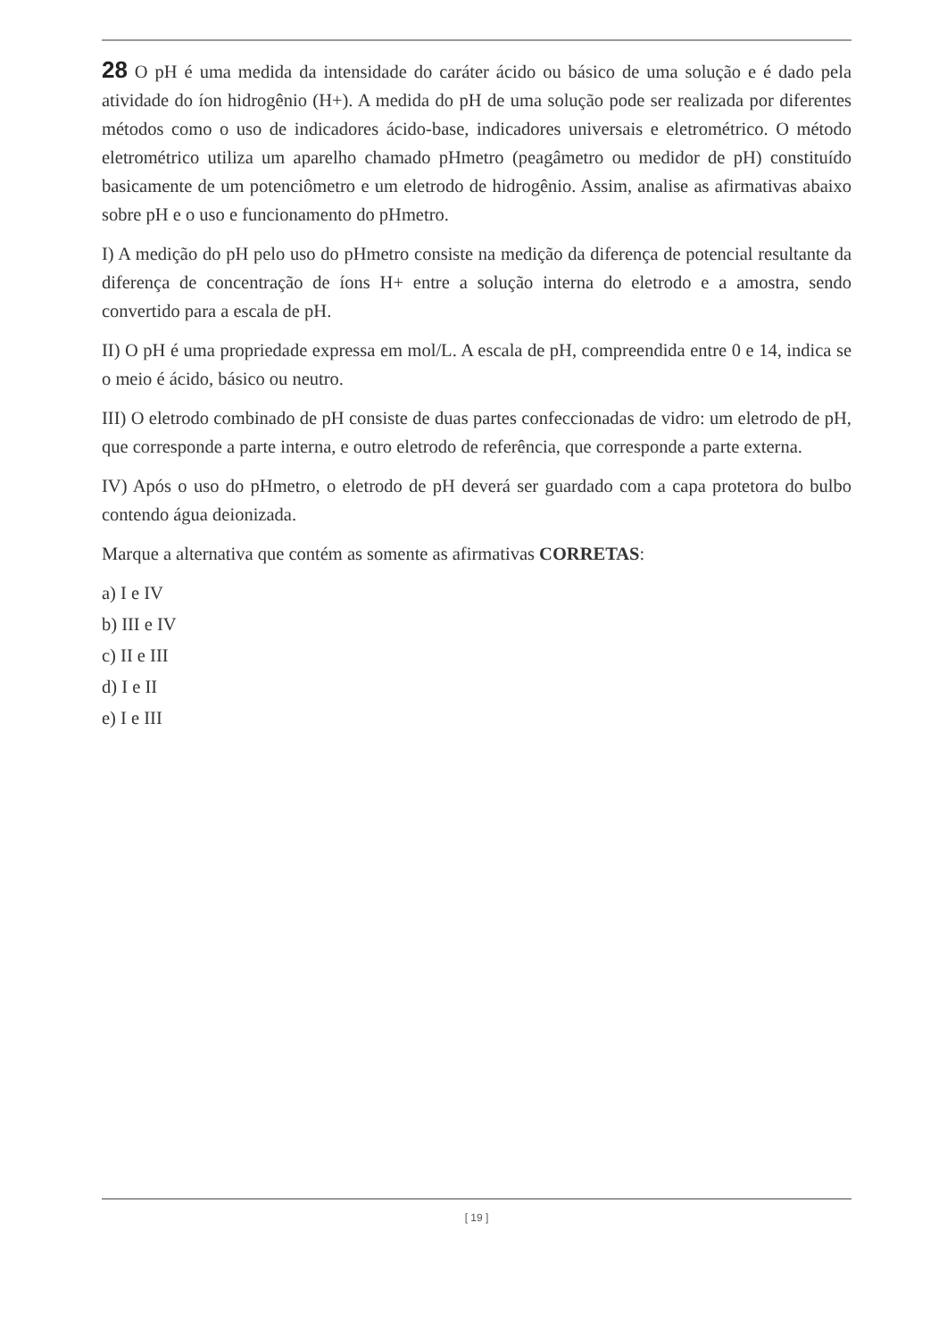28 O pH é uma medida da intensidade do caráter ácido ou básico de uma solução e é dado pela atividade do íon hidrogênio (H+). A medida do pH de uma solução pode ser realizada por diferentes métodos como o uso de indicadores ácido-base, indicadores universais e eletrométrico. O método eletrométrico utiliza um aparelho chamado pHmetro (peagâmetro ou medidor de pH) constituído basicamente de um potenciômetro e um eletrodo de hidrogênio. Assim, analise as afirmativas abaixo sobre pH e o uso e funcionamento do pHmetro.
I) A medição do pH pelo uso do pHmetro consiste na medição da diferença de potencial resultante da diferença de concentração de íons H+ entre a solução interna do eletrodo e a amostra, sendo convertido para a escala de pH.
II) O pH é uma propriedade expressa em mol/L. A escala de pH, compreendida entre 0 e 14, indica se o meio é ácido, básico ou neutro.
III) O eletrodo combinado de pH consiste de duas partes confeccionadas de vidro: um eletrodo de pH, que corresponde a parte interna, e outro eletrodo de referência, que corresponde a parte externa.
IV) Após o uso do pHmetro, o eletrodo de pH deverá ser guardado com a capa protetora do bulbo contendo água deionizada.
Marque a alternativa que contém as somente as afirmativas CORRETAS:
a) I e IV
b) III e IV
c) II e III
d) I e II
e) I e III
[ 19 ]